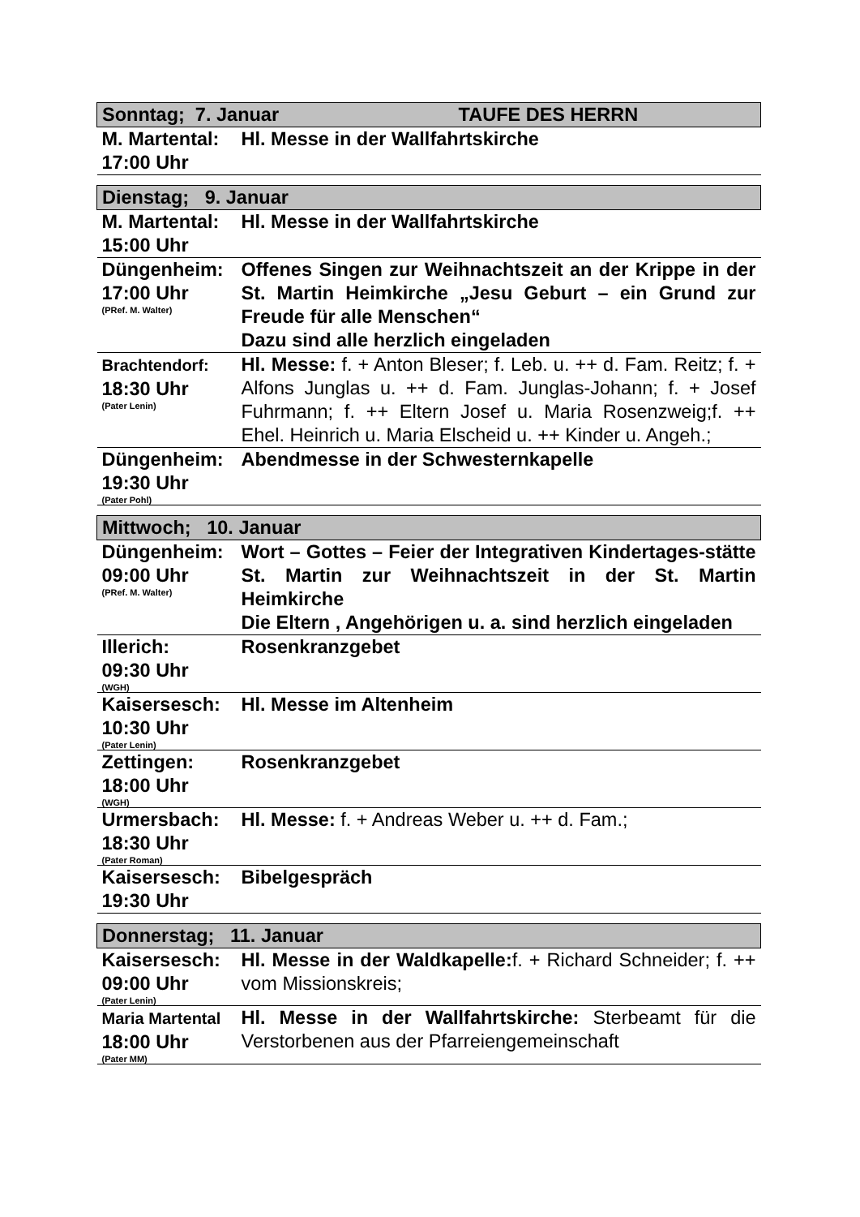| Sonntag; 7. Januar TAUFE DES HERRN | |
| M. Martental: 17:00 Uhr | Hl. Messe in der Wallfahrtskirche |
| Dienstag; 9. Januar | |
| M. Martental: 15:00 Uhr | Hl. Messe in der Wallfahrtskirche |
| Düngenheim: 17:00 Uhr (PRef. M. Walter) | Offenes Singen zur Weihnachtszeit an der Krippe in der St. Martin Heimkirche „Jesu Geburt – ein Grund zur Freude für alle Menschen“ Dazu sind alle herzlich eingeladen |
| Brachtendorf: 18:30 Uhr (Pater Lenin) | Hl. Messe: f. + Anton Bleser; f. Leb. u. ++ d. Fam. Reitz; f. + Alfons Junglas u. ++ d. Fam. Junglas-Johann; f. + Josef Fuhrmann; f. ++ Eltern Josef u. Maria Rosenzweig;f. ++ Ehel. Heinrich u. Maria Elscheid u. ++ Kinder u. Angeh.; |
| Düngenheim: 19:30 Uhr (Pater Pohl) | Abendmesse in der Schwesternkapelle |
| Mittwoch; 10. Januar | |
| Düngenheim: 09:00 Uhr (PRef. M. Walter) | Wort – Gottes – Feier der Integrativen Kindertages-stätte St. Martin zur Weihnachtszeit in der St. Martin Heimkirche Die Eltern , Angehörigen u. a. sind herzlich eingeladen |
| Illerich: 09:30 Uhr (WGH) | Rosenkranzgebet |
| Kaisersesch: 10:30 Uhr (Pater Lenin) | Hl. Messe im Altenheim |
| Zettingen: 18:00 Uhr (WGH) | Rosenkranzgebet |
| Urmersbach: 18:30 Uhr (Pater Roman) | Hl. Messe: f. + Andreas Weber u. ++ d. Fam.; |
| Kaisersesch: 19:30 Uhr | Bibelgespräch |
| Donnerstag; 11. Januar | |
| Kaisersesch: 09:00 Uhr (Pater Lenin) | Hl. Messe in der Waldkapelle: f. + Richard Schneider; f. ++ vom Missionskreis; |
| Maria Martental 18:00 Uhr (Pater MM) | Hl. Messe in der Wallfahrtskirche: Sterbeamt für die Verstorbenen aus der Pfarreiengemeinschaft |